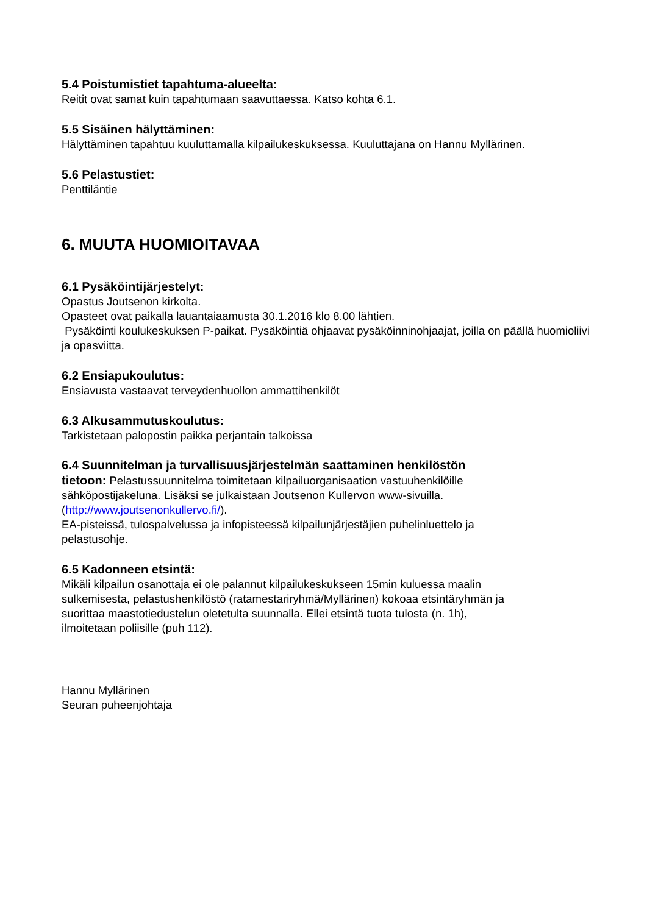5.4 Poistumistiet tapahtuma-alueelta:
Reitit ovat samat kuin tapahtumaan saavuttaessa. Katso kohta 6.1.
5.5 Sisäinen hälyttäminen:
Hälyttäminen tapahtuu kuuluttamalla kilpailukeskuksessa. Kuuluttajana on Hannu Myllärinen.
5.6 Pelastustiet:
Penttiläntie
6. MUUTA HUOMIOITAVAA
6.1 Pysäköintijärjestelyt:
Opastus Joutsenon kirkolta.
Opasteet ovat paikalla lauantaiaamusta 30.1.2016 klo 8.00 lähtien.
Pysäköinti koulukeskuksen P-paikat. Pysäköintiä ohjaavat pysäköinninohjaajat, joilla on päällä huomioliivi ja opasviitta.
6.2 Ensiapukoulutus:
Ensiavusta vastaavat terveydenhuollon ammattihenkilöt
6.3 Alkusammutuskoulutus:
Tarkistetaan palopostin paikka perjantain talkoissa
6.4 Suunnitelman ja turvallisuusjärjestelmän saattaminen henkilöstön tietoon: Pelastussuunnitelma toimitetaan kilpailuorganisaation vastuuhenkilöille sähköpostijakeluna. Lisäksi se julkaistaan Joutsenon Kullervon www-sivuilla. (http://www.joutsenonkullervo.fi/).
EA-pisteissä, tulospalvelussa ja infopisteessä kilpailunjärjestäjien puhelinluettelo ja pelastusohje.
6.5 Kadonneen etsintä:
Mikäli kilpailun osanottaja ei ole palannut kilpailukeskukseen 15min kuluessa maalin sulkemisesta, pelastushenkilöstö (ratamestariryhmä/Myllärinen) kokoaa etsintäryhmän ja suorittaa maastotiedustelun oletetulta suunnalla. Ellei etsintä tuota tulosta (n. 1h), ilmoitetaan poliisille (puh 112).
Hannu Myllärinen
Seuran puheenjohtaja